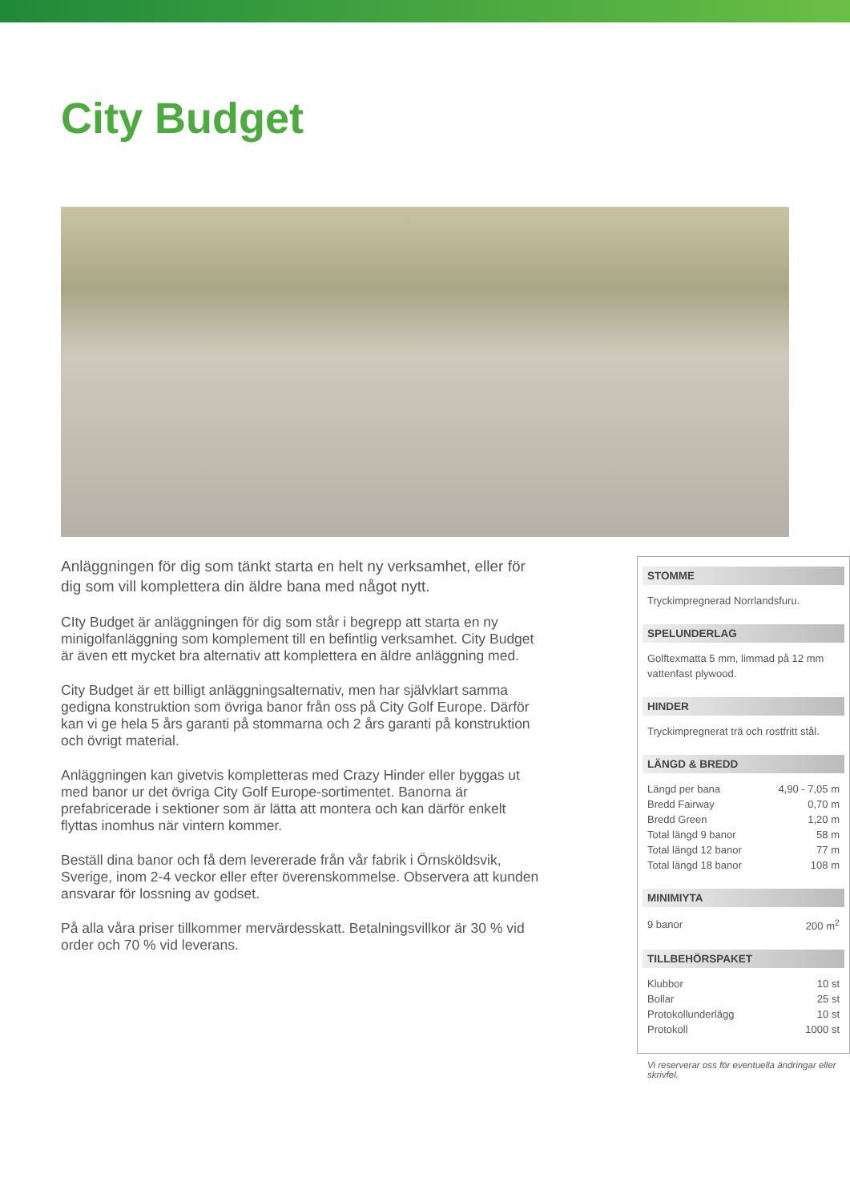City Budget
Anläggningen för dig som tänkt starta en helt ny verksamhet, eller för dig som vill komplettera din äldre bana med något nytt.
CIty Budget är anläggningen för dig som står i begrepp att starta en ny minigolfanläggning som komplement till en befintlig verksamhet. City Budget är även ett mycket bra alternativ att komplettera en äldre anläggning med.
City Budget är ett billigt anläggningsalternativ, men har självklart samma gedigna konstruktion som övriga banor från oss på City Golf Europe. Därför kan vi ge hela 5 års garanti på stommarna och 2 års garanti på konstruktion och övrigt material.
Anläggningen kan givetvis kompletteras med Crazy Hinder eller byggas ut med banor ur det övriga City Golf Europe-sortimentet. Banorna är prefabricerade i sektioner som är lätta att montera och kan därför enkelt flyttas inomhus när vintern kommer.
Beställ dina banor och få dem levererade från vår fabrik i Örnsköldsvik, Sverige, inom 2-4 veckor eller efter överenskommelse. Observera att kunden ansvarar för lossning av godset.
På alla våra priser tillkommer mervärdesskatt. Betalningsvillkor är 30 % vid order och 70 % vid leverans.
STOMME
Tryckimpregnerad Norrlandsfuru.
SPELUNDERLAG
Golftexmatta 5 mm, limmad på 12 mm vattenfast plywood.
HINDER
Tryckimpregnerat trä och rostfritt stål.
LÄNGD & BREDD
| Längd per bana | 4,90 - 7,05 m |
| Bredd Fairway | 0,70 m |
| Bredd Green | 1,20 m |
| Total längd 9 banor | 58 m |
| Total längd 12 banor | 77 m |
| Total längd 18 banor | 108 m |
MINIMIYTA
| 9 banor | 200 m<sup>2</sup> |
TILLBEHÖRSPAKET
| Klubbor | 10 st |
| Bollar | 25 st |
| Protokollunderlägg | 10 st |
| Protokoll | 1000 st |
Vi reserverar oss för eventuella ändringar eller skrivfel.